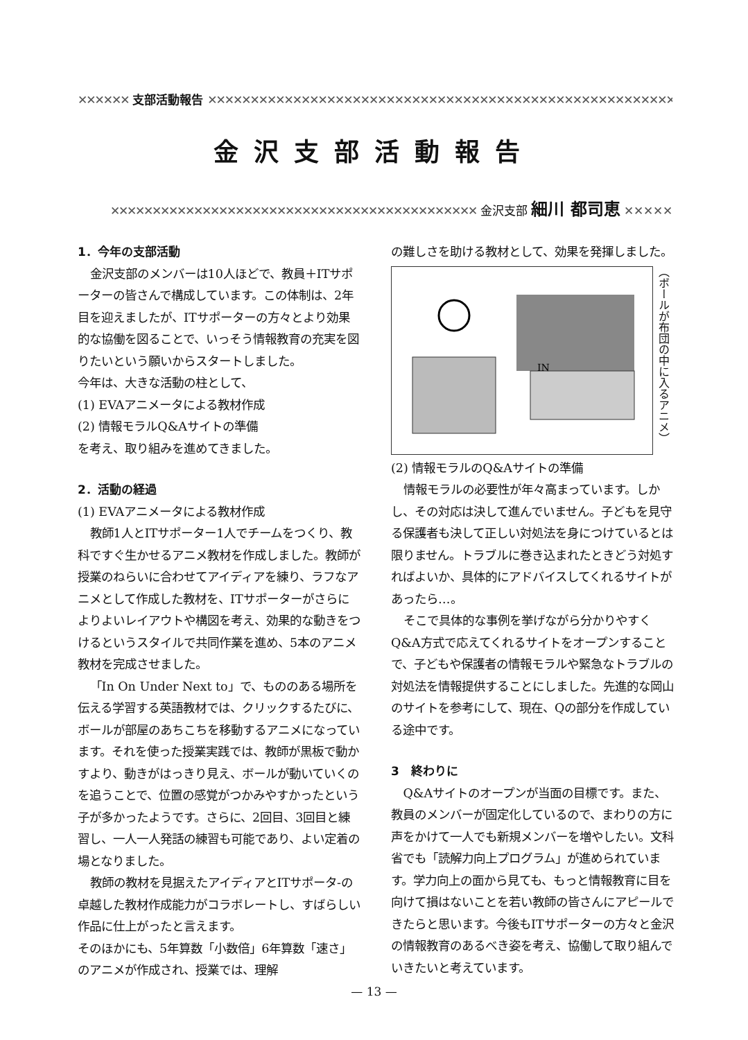✕✕✕✕✕✕ 支部活動報告 ✕✕✕✕✕✕✕✕✕✕✕✕✕✕✕✕✕✕✕✕✕✕✕✕✕✕✕✕✕✕✕✕✕✕✕✕✕✕✕✕✕✕✕✕✕✕✕✕✕✕✕✕✕✕✕✕✕✕✕✕✕✕✕✕✕
金沢支部活動報告
✕✕✕✕✕✕✕✕✕✕✕✕✕✕✕✕✕✕✕✕✕✕✕✕✕✕✕✕✕✕✕✕✕✕✕✕✕✕✕✕✕✕✕✕ 金沢支部 細川 都司恵 ✕✕✕✕✕
1．今年の支部活動
金沢支部のメンバーは10人ほどで、教員＋ITサポーターの皆さんで構成しています。この体制は、2年目を迎えましたが、ITサポーターの方々とより効果的な協働を図ることで、いっそう情報教育の充実を図りたいという願いからスタートしました。
今年は、大きな活動の柱として、
(1) EVAアニメータによる教材作成
(2) 情報モラルQ&Aサイトの準備
を考え、取り組みを進めてきました。
2．活動の経過
(1) EVAアニメータによる教材作成
教師1人とITサポーター1人でチームをつくり、教科ですぐ生かせるアニメ教材を作成しました。教師が授業のねらいに合わせてアイディアを練り、ラフなアニメとして作成した教材を、ITサポーターがさらによりよいレイアウトや構図を考え、効果的な動きをつけるというスタイルで共同作業を進め、5本のアニメ教材を完成させました。
「In On Under Next to」で、もののある場所を伝える学習する英語教材では、クリックするたびに、ボールが部屋のあちこちを移動するアニメになっています。それを使った授業実践では、教師が黒板で動かすより、動きがはっきり見え、ボールが動いていくのを追うことで、位置の感覚がつかみやすかったという子が多かったようです。さらに、2回目、3回目と練習し、一人一人発話の練習も可能であり、よい定着の場となりました。
教師の教材を見据えたアイディアとITサポータ-の卓越した教材作成能力がコラボレートし、すばらしい作品に仕上がったと言えます。
そのほかにも、5年算数「小数倍」6年算数「速さ」のアニメが作成され、授業では、理解
の難しさを助ける教材として、効果を発揮しました。
IN
（ボールが布団の中に入るアニメ）
(2) 情報モラルのQ&Aサイトの準備
情報モラルの必要性が年々高まっています。しかし、その対応は決して進んでいません。子どもを見守る保護者も決して正しい対処法を身につけているとは限りません。トラブルに巻き込まれたときどう対処すればよいか、具体的にアドバイスしてくれるサイトがあったら…。
そこで具体的な事例を挙げながら分かりやすくQ&A方式で応えてくれるサイトをオープンすることで、子どもや保護者の情報モラルや緊急なトラブルの対処法を情報提供することにしました。先進的な岡山のサイトを参考にして、現在、Qの部分を作成している途中です。
3　終わりに
Q&Aサイトのオープンが当面の目標です。また、教員のメンバーが固定化しているので、まわりの方に声をかけて一人でも新規メンバーを増やしたい。文科省でも「読解力向上プログラム」が進められています。学力向上の面から見ても、もっと情報教育に目を向けて損はないことを若い教師の皆さんにアピールできたらと思います。今後もITサポーターの方々と金沢の情報教育のあるべき姿を考え、協働して取り組んでいきたいと考えています。
— 13 —